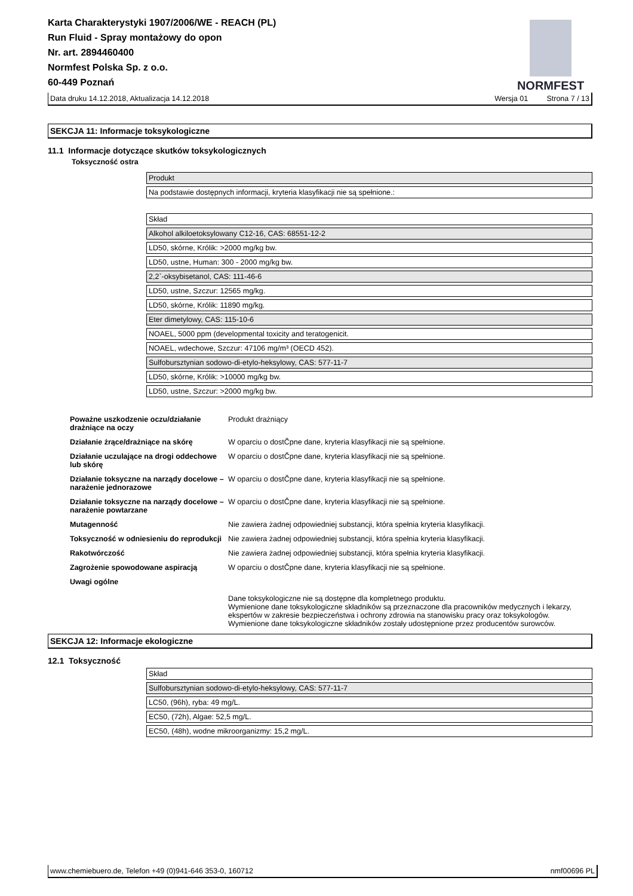Karta Charakterystyki 1907/2006/WE - REACH (PL)
Run Fluid - Spray montażowy do opon
Nr. art. 2894460400
Normfest Polska Sp. z o.o.
60-449 Poznań
NORMFEST
Data druku 14.12.2018, Aktualizacja 14.12.2018 Wersja 01 Strona 7 / 13
SEKCJA 11: Informacje toksykologiczne
11.1 Informacje dotyczące skutków toksykologicznych
Toksyczność ostra
Produkt
Na podstawie dostępnych informacji, kryteria klasyfikacji nie są spełnione.:
Skład
Alkohol alkiloetoksylowany C12-16, CAS: 68551-12-2
LD50, skórne, Królik: >2000 mg/kg bw.
LD50, ustne, Human: 300 - 2000 mg/kg bw.
2,2`-oksybisetanol, CAS: 111-46-6
LD50, ustne, Szczur: 12565 mg/kg.
LD50, skórne, Królik: 11890 mg/kg.
Eter dimetylowy, CAS: 115-10-6
NOAEL, 5000 ppm (developmental toxicity and teratogenicit.
NOAEL, wdechowe, Szczur: 47106 mg/m³ (OECD 452).
Sulfobursztynian sodowo-di-etylo-heksylowy, CAS: 577-11-7
LD50, skórne, Królik: >10000 mg/kg bw.
LD50, ustne, Szczur: >2000 mg/kg bw.
| Poważne uszkodzenie oczu/działanie drażniące na oczy | Produkt drażniący |
| Działanie żrące/drażniące na skórę | W oparciu o dostČpne dane, kryteria klasyfikacji nie są spełnione. |
| Działanie uczulające na drogi oddechowe lub skórę | W oparciu o dostČpne dane, kryteria klasyfikacji nie są spełnione. |
| Działanie toksyczne na narządy docelowe – narażenie jednorazowe | W oparciu o dostČpne dane, kryteria klasyfikacji nie są spełnione. |
| Działanie toksyczne na narządy docelowe – narażenie powtarzane | W oparciu o dostČpne dane, kryteria klasyfikacji nie są spełnione. |
| Mutagenność | Nie zawiera żadnej odpowiedniej substancji, która spełnia kryteria klasyfikacji. |
| Toksyczność w odniesieniu do reprodukcji | Nie zawiera żadnej odpowiedniej substancji, która spełnia kryteria klasyfikacji. |
| Rakotwórczość | Nie zawiera żadnej odpowiedniej substancji, która spełnia kryteria klasyfikacji. |
| Zagrożenie spowodowane aspiracją | W oparciu o dostČpne dane, kryteria klasyfikacji nie są spełnione. |
| Uwagi ogólne | Dane toksykologiczne nie są dostępne dla kompletnego produktu. Wymienione dane toksykologiczne składników są przeznaczone dla pracowników medycznych i lekarzy, ekspertów w zakresie bezpieczeństwa i ochrony zdrowia na stanowisku pracy oraz toksykologów. Wymienione dane toksykologiczne składników zostały udostępnione przez producentów surowców. |
SEKCJA 12: Informacje ekologiczne
12.1 Toksyczność
Skład
Sulfobursztynian sodowo-di-etylo-heksylowy, CAS: 577-11-7
LC50, (96h), ryba: 49 mg/L.
EC50, (72h), Algae: 52,5 mg/L.
EC50, (48h), wodne mikroorganizmy: 15,2 mg/L.
www.chemiebuero.de, Telefon +49 (0)941-646 353-0, 160712 nmf00696 PL